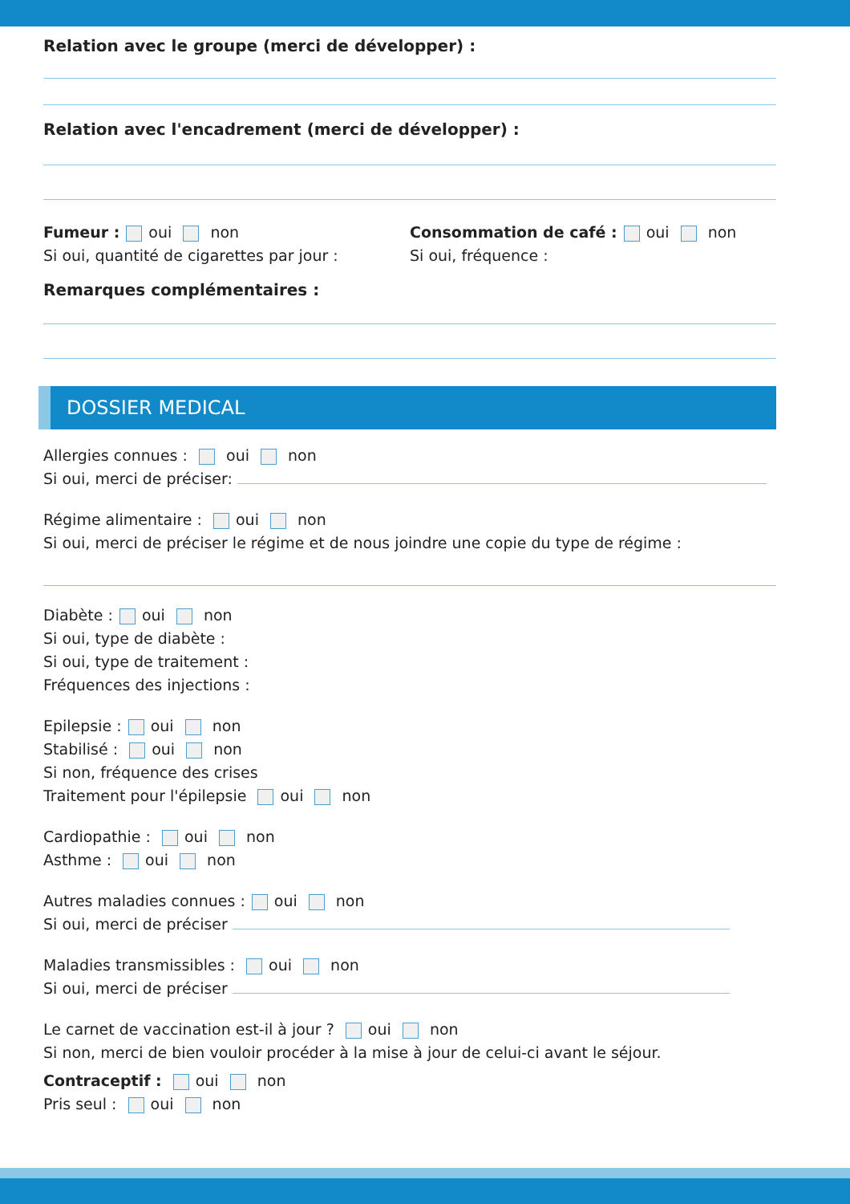Relation avec le groupe (merci de développer) :
Relation avec l'encadrement (merci de développer) :
Fumeur : oui non
Si oui, quantité de cigarettes par jour :
Consommation de café : oui non
Si oui, fréquence :
Remarques complémentaires :
DOSSIER MEDICAL
Allergies connues : oui non
Si oui, merci de préciser:
Régime alimentaire : oui non
Si oui, merci de préciser le régime et de nous joindre une copie du type de régime :
Diabète : oui non
Si oui, type de diabète :
Si oui, type de traitement :
Fréquences des injections :
Epilepsie : oui non
Stabilisé : oui non
Si non, fréquence des crises
Traitement pour l'épilepsie oui non
Cardiopathie : oui non
Asthme : oui non
Autres maladies connues : oui non
Si oui, merci de préciser
Maladies transmissibles : oui non
Si oui, merci de préciser
Le carnet de vaccination est-il à jour ? oui non
Si non, merci de bien vouloir procéder à la mise à jour de celui-ci avant le séjour.
Contraceptif : oui non
Pris seul : oui non